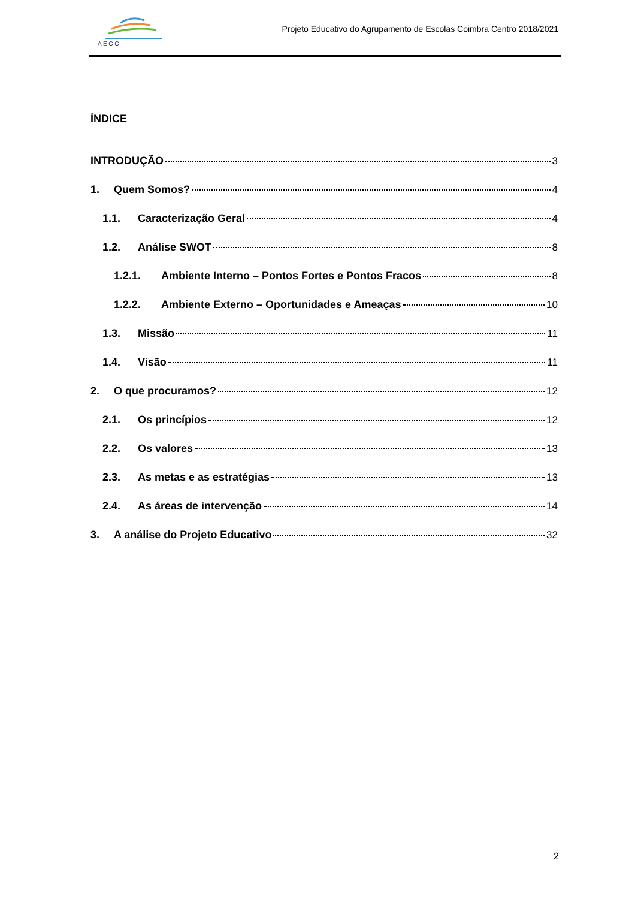A E C C
Projeto Educativo do Agrupamento de Escolas Coimbra Centro 2018/2021
ÍNDICE
INTRODUÇÃO 3
1. Quem Somos? 4
1.1. Caracterização Geral 4
1.2. Análise SWOT 8
1.2.1. Ambiente Interno – Pontos Fortes e Pontos Fracos 8
1.2.2. Ambiente Externo – Oportunidades e Ameaças 10
1.3. Missão 11
1.4. Visão 11
2. O que procuramos? 12
2.1. Os princípios 12
2.2. Os valores 13
2.3. As metas e as estratégias 13
2.4. As áreas de intervenção 14
3. A análise do Projeto Educativo 32
2